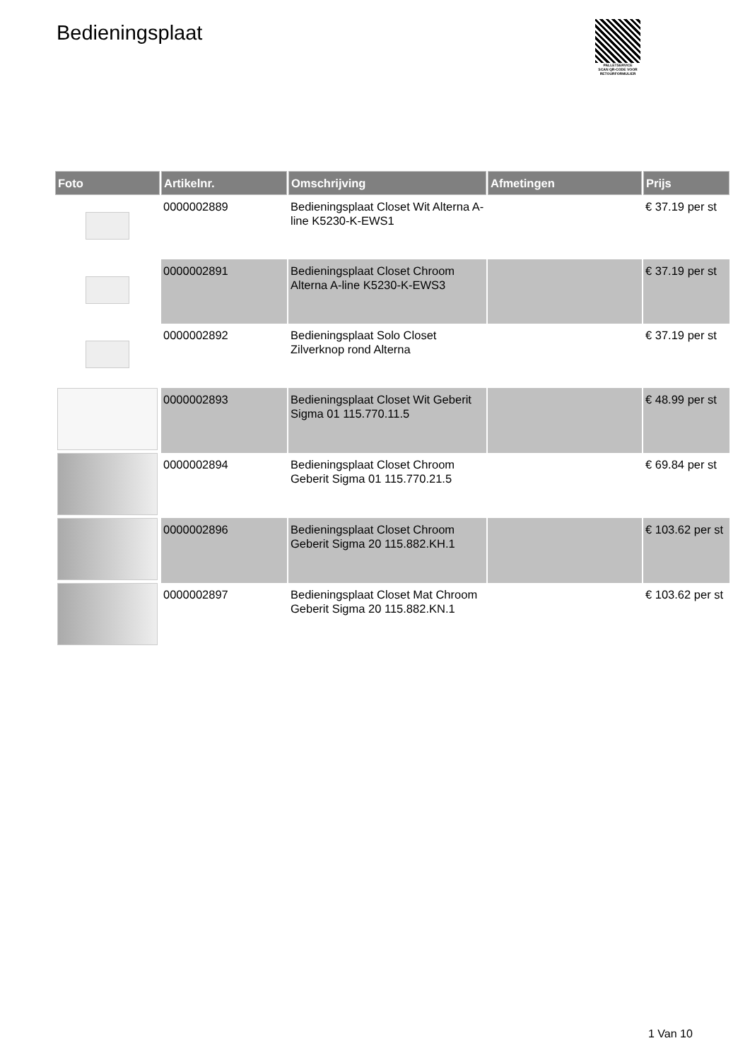Bedieningsplaat
PALLETSERVICE
SCAN QR-CODE VOOR RETOURFORMULIER
| Foto | Artikelnr. | Omschrijving | Afmetingen | Prijs |
| --- | --- | --- | --- | --- |
| | 0000002889 | Bedieningsplaat Closet Wit Alterna A-line K5230-K-EWS1 | | € 37.19 per st |
| | 0000002891 | Bedieningsplaat Closet Chroom Alterna A-line K5230-K-EWS3 | | € 37.19 per st |
| | 0000002892 | Bedieningsplaat Solo Closet Zilverknop rond Alterna | | € 37.19 per st |
| | 0000002893 | Bedieningsplaat Closet Wit Geberit Sigma 01 115.770.11.5 | | € 48.99 per st |
| | 0000002894 | Bedieningsplaat Closet Chroom Geberit Sigma 01 115.770.21.5 | | € 69.84 per st |
| | 0000002896 | Bedieningsplaat Closet Chroom Geberit Sigma 20 115.882.KH.1 | | € 103.62 per st |
| | 0000002897 | Bedieningsplaat Closet Mat Chroom Geberit Sigma 20 115.882.KN.1 | | € 103.62 per st |
1 Van 10